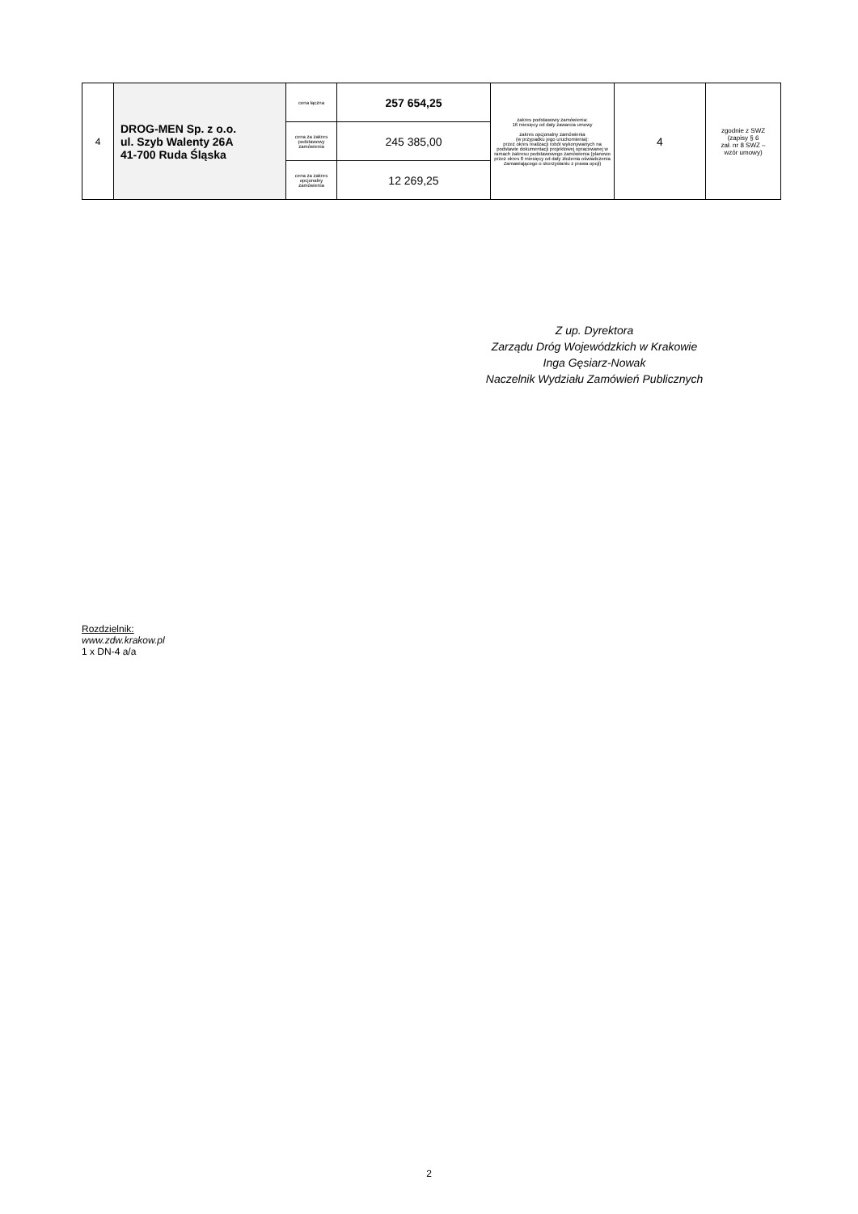| 4 | DROG-MEN Sp. z o.o. ul. Szyb Walenty 26A 41-700 Ruda Śląska | cena łączna | 257 654,25 | zakres podstawowy zamówienia: 16 miesięcy od daty zawarcia umowy zakres opcjonalny zamówienia (w przypadku jego uruchomienia): przez okres realizacji robót wykonywanych na podstawie dokumentacji projektowej opracowanej w ramach zakresu podstawowego zamówienia (planowo przez okres 8 miesięcy od daty złożenia oświadczenia Zamawiającego o skorzystaniu z prawa opcji) | 4 | zgodnie z SWZ (zapisy § 6 zał. nr 8 SWZ – wzór umowy) |
| | | cena za zakres podstawowy zamówienia | 245 385,00 | | | |
| | | cena za zakres opcjonalny zamówienia | 12 269,25 | | | |
Z up. Dyrektora
Zarządu Dróg Wojewódzkich w Krakowie
Inga Gęsiarz-Nowak
Naczelnik Wydziału Zamówień Publicznych
Rozdzielnik:
www.zdw.krakow.pl
1 x DN-4 a/a
2